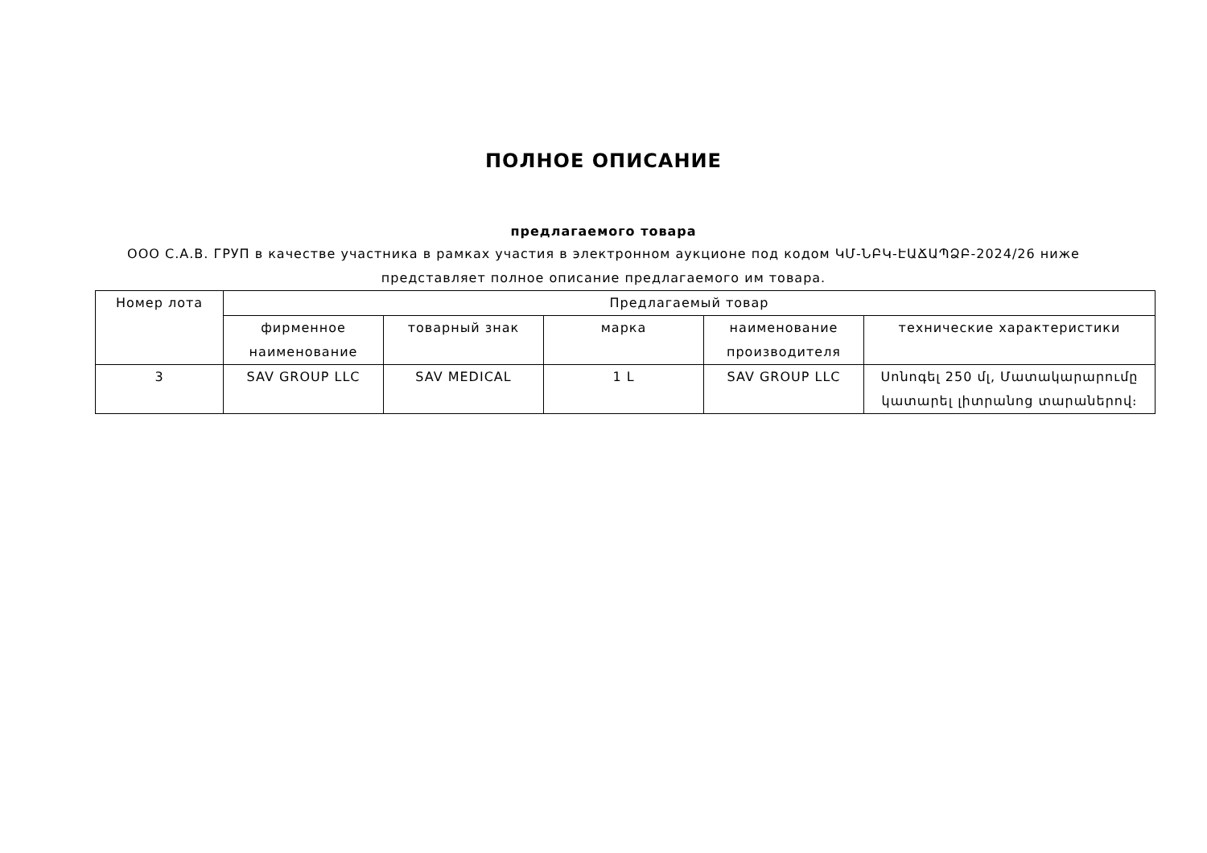ПОЛНОЕ ОПИСАНИЕ
предлагаемого товара
ООО С.А.В. ГРУП в качестве участника в рамках участия в электронном аукционе под кодом ԿՄ-ՆԲԿ-ԷԱՃԱՊՁԲ-2024/26 ниже представляет полное описание предлагаемого им товара.
| Номер лота | Предлагаемый товар | | | | |
| | фирменное наименование | товарный знак | марка | наименование производителя | технические характеристики |
| 3 | SAV GROUP LLC | SAV MEDICAL | 1 L | SAV GROUP LLC | Սոնոգել 250 մլ, Մատակարարումը կատարել լիտրանոց տարաներով։ |